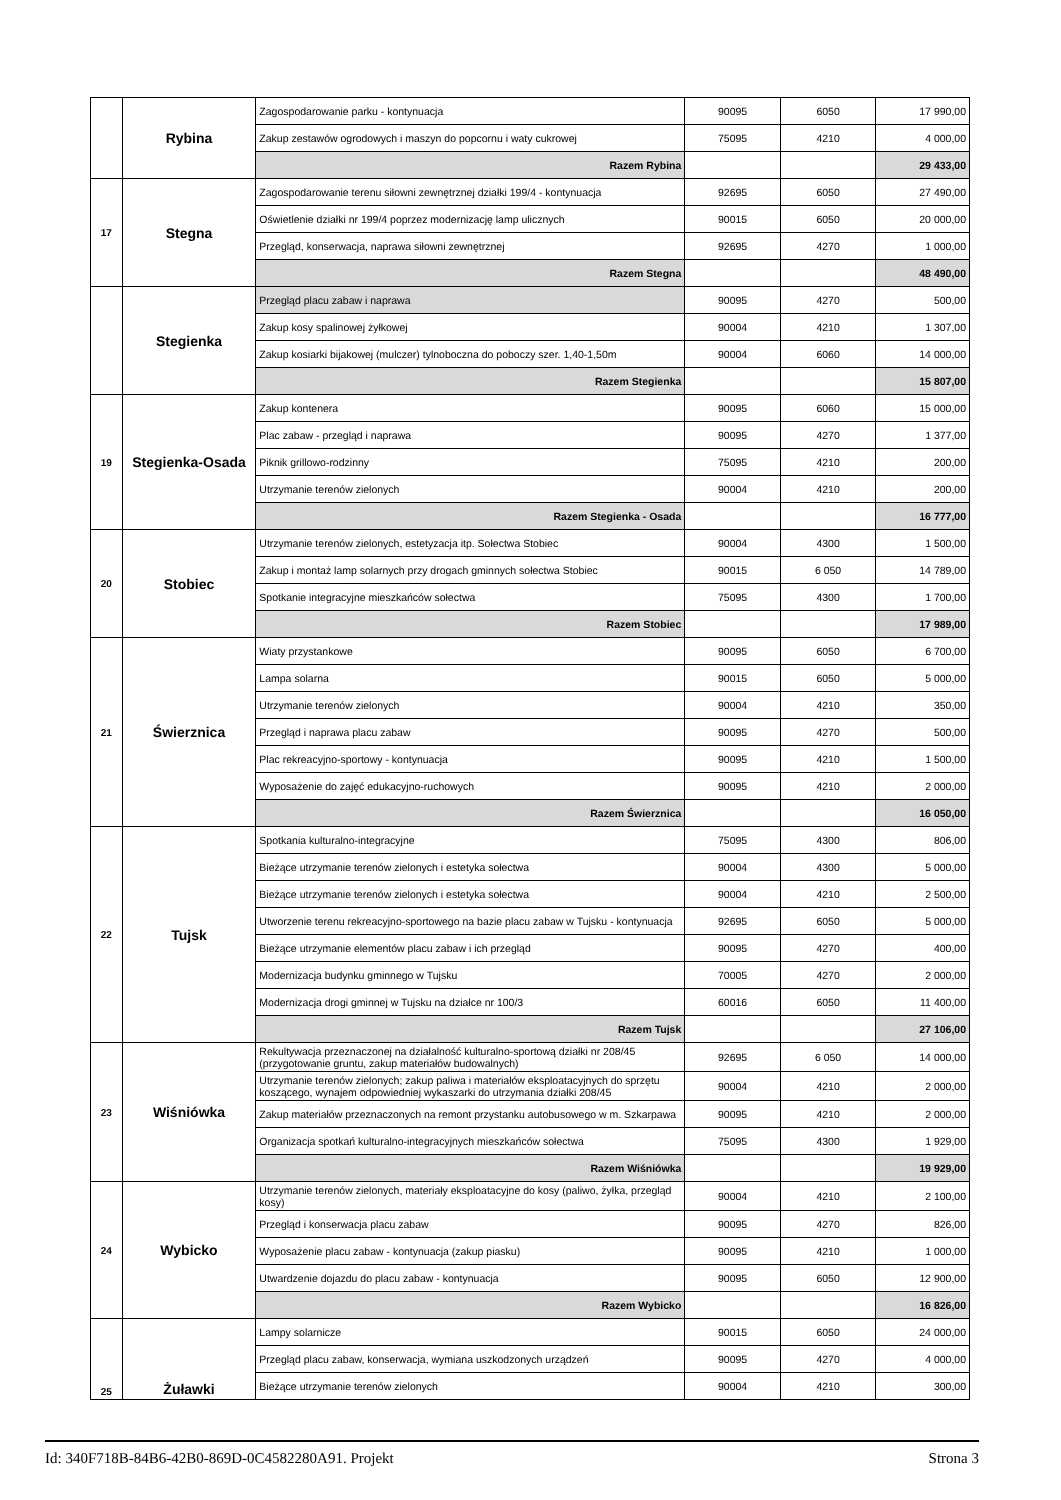| | Rybina | Zagospodarowanie parku - kontynuacja | 90095 | 6050 | 17 990,00 |
| | | Zakup zestawów ogrodowych i maszyn do popcornu i waty cukrowej | 75095 | 4210 | 4 000,00 |
| | | Razem Rybina | | | 29 433,00 |
| 17 | Stegna | Zagospodarowanie terenu siłowni zewnętrznej działki 199/4 - kontynuacja | 92695 | 6050 | 27 490,00 |
| | | Oświetlenie działki nr 199/4 poprzez modernizację lamp ulicznych | 90015 | 6050 | 20 000,00 |
| | | Przegląd, konserwacja, naprawa siłowni zewnętrznej | 92695 | 4270 | 1 000,00 |
| | | Razem Stegna | | | 48 490,00 |
| | Stegienka | Przegląd placu zabaw i naprawa | 90095 | 4270 | 500,00 |
| | | Zakup kosy spalinowej żyłkowej | 90004 | 4210 | 1 307,00 |
| | | Zakup kosiarki bijakowej (mulczer) tylnoboczna do poboczy szer. 1,40-1,50m | 90004 | 6060 | 14 000,00 |
| | | Razem Stegienka | | | 15 807,00 |
| 19 | Stegienka-Osada | Zakup kontenera | 90095 | 6060 | 15 000,00 |
| | | Plac zabaw - przegląd i naprawa | 90095 | 4270 | 1 377,00 |
| | | Piknik grillowo-rodzinny | 75095 | 4210 | 200,00 |
| | | Utrzymanie terenów zielonych | 90004 | 4210 | 200,00 |
| | | Razem Stegienka - Osada | | | 16 777,00 |
| 20 | Stobiec | Utrzymanie terenów zielonych, estetyzacja itp. Sołectwa Stobiec | 90004 | 4300 | 1 500,00 |
| | | Zakup i montaż lamp solarnych przy drogach gminnych sołectwa Stobiec | 90015 | 6 050 | 14 789,00 |
| | | Spotkanie integracyjne mieszkańców sołectwa | 75095 | 4300 | 1 700,00 |
| | | Razem Stobiec | | | 17 989,00 |
| 21 | Świerznica | Wiaty przystankowe | 90095 | 6050 | 6 700,00 |
| | | Lampa solarna | 90015 | 6050 | 5 000,00 |
| | | Utrzymanie terenów zielonych | 90004 | 4210 | 350,00 |
| | | Przegląd i naprawa placu zabaw | 90095 | 4270 | 500,00 |
| | | Plac rekreacyjno-sportowy - kontynuacja | 90095 | 4210 | 1 500,00 |
| | | Wyposażenie do zajęć edukacyjno-ruchowych | 90095 | 4210 | 2 000,00 |
| | | Razem Świerznica | | | 16 050,00 |
| 22 | Tujsk | Spotkania kulturalno-integracyjne | 75095 | 4300 | 806,00 |
| | | Bieżące utrzymanie terenów zielonych i estetyka sołectwa | 90004 | 4300 | 5 000,00 |
| | | Bieżące utrzymanie terenów zielonych i estetyka sołectwa | 90004 | 4210 | 2 500,00 |
| | | Utworzenie terenu rekreacyjno-sportowego na bazie placu zabaw w Tujsku - kontynuacja | 92695 | 6050 | 5 000,00 |
| | | Bieżące utrzymanie elementów placu zabaw i ich przegląd | 90095 | 4270 | 400,00 |
| | | Modernizacja budynku gminnego w Tujsku | 70005 | 4270 | 2 000,00 |
| | | Modernizacja drogi gminnej w Tujsku na działce nr 100/3 | 60016 | 6050 | 11 400,00 |
| | | Razem Tujsk | | | 27 106,00 |
| 23 | Wiśniówka | Rekultywacja przeznaczonej na działalność kulturalno-sportową działki nr 208/45 (przygotowanie gruntu, zakup materiałów budowalnych) | 92695 | 6 050 | 14 000,00 |
| | | Utrzymanie terenów zielonych; zakup paliwa i materiałów eksploatacyjnych do sprzętu koszącego, wynajem odpowiedniej wykaszarki do utrzymania działki 208/45 | 90004 | 4210 | 2 000,00 |
| | | Zakup materiałów przeznaczonych na remont przystanku autobusowego w m. Szkarpawa | 90095 | 4210 | 2 000,00 |
| | | Organizacja spotkań kulturalno-integracyjnych mieszkańców sołectwa | 75095 | 4300 | 1 929,00 |
| | | Razem Wiśniówka | | | 19 929,00 |
| 24 | Wybicko | Utrzymanie terenów zielonych, materiały eksploatacyjne do kosy (paliwo, żyłka, przegląd kosy) | 90004 | 4210 | 2 100,00 |
| | | Przegląd i konserwacja placu zabaw | 90095 | 4270 | 826,00 |
| | | Wyposażenie placu zabaw - kontynuacja (zakup piasku) | 90095 | 4210 | 1 000,00 |
| | | Utwardzenie dojazdu do placu zabaw - kontynuacja | 90095 | 6050 | 12 900,00 |
| | | Razem Wybicko | | | 16 826,00 |
| 25 | Żuławki | Lampy solarnicze | 90015 | 6050 | 24 000,00 |
| | | Przegląd placu zabaw, konserwacja, wymiana uszkodzonych urządzeń | 90095 | 4270 | 4 000,00 |
| | | Bieżące utrzymanie terenów zielonych | 90004 | 4210 | 300,00 |
Id: 340F718B-84B6-42B0-869D-0C4582280A91. Projekt Strona 3